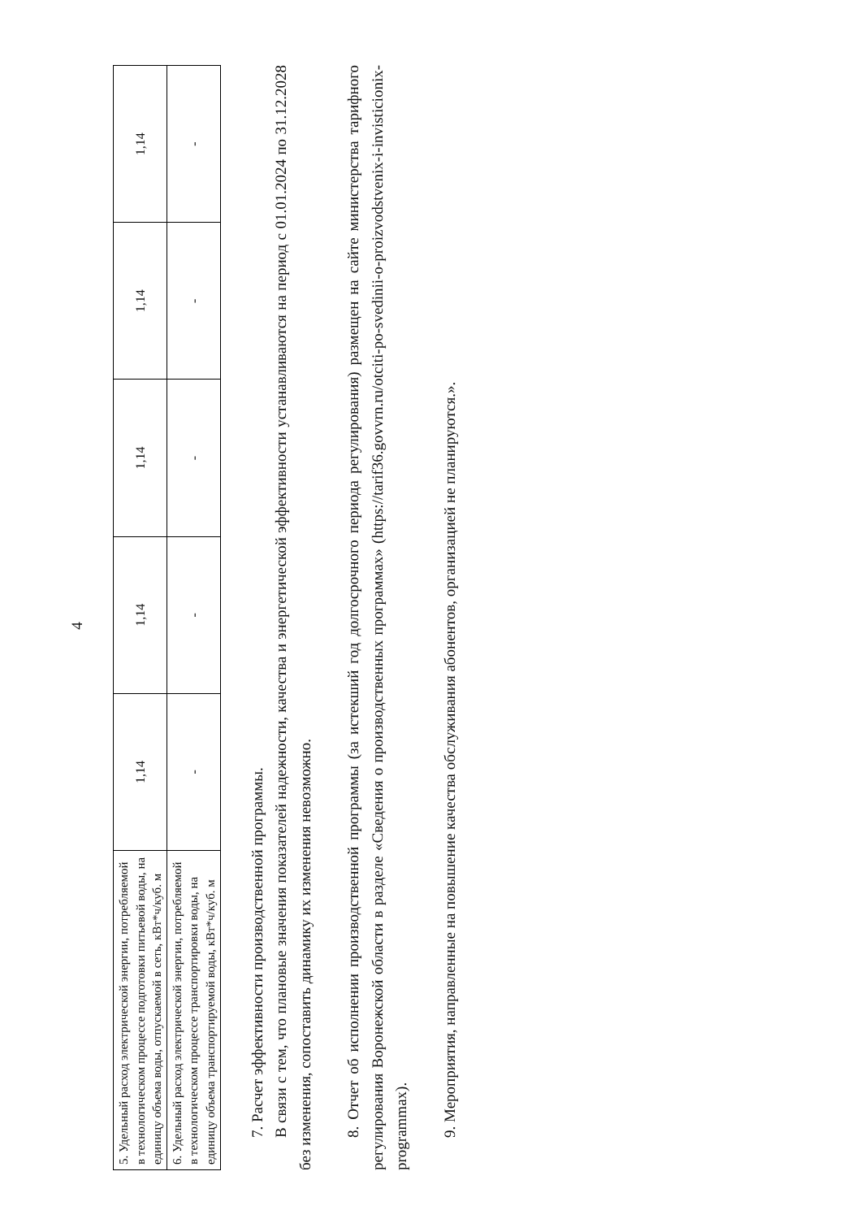4
| 5. Удельный расход электрической энергии, потребляемой в технологическом процессе подготовки питьевой воды, на единицу объема воды, отпускаемой в сеть, кВт*ч/куб. м | 1,14 | 1,14 | 1,14 | 1,14 | 1,14 |
| 6. Удельный расход электрической энергии, потребляемой в технологическом процессе транспортировки воды, на единицу объема транспортируемой воды, кВт*ч/куб. м | - | - | - | - | - |
7. Расчет эффективности производственной программы.
В связи с тем, что плановые значения показателей надежности, качества и энергетической эффективности устанавливаются на период с 01.01.2024 по 31.12.2028 без изменения, сопоставить динамику их изменения невозможно.
8. Отчет об исполнении производственной программы (за истекший год долгосрочного периода регулирования) размещен на сайте министерства тарифного регулирования Воронежской области в разделе «Сведения о производственных программах» (https://tarif36.govvrn.ru/otciti-po-svedinii-o-proizvodstvenix-i-invisticionix-programmax).
9. Мероприятия, направленные на повышение качества обслуживания абонентов, организацией не планируются.».